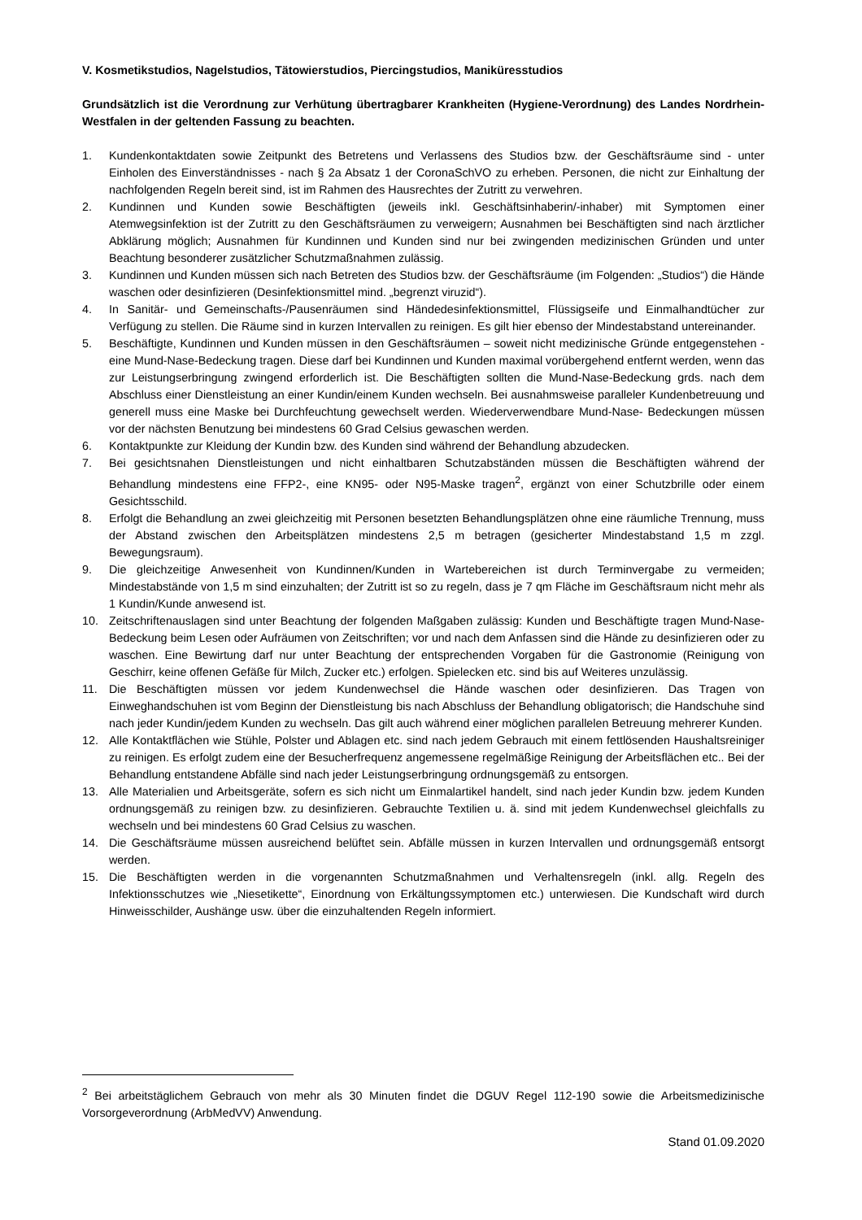V. Kosmetikstudios, Nagelstudios, Tätowierstudios, Piercingstudios, Maniküresstudios
Grundsätzlich ist die Verordnung zur Verhütung übertragbarer Krankheiten (Hygiene-Verordnung) des Landes Nordrhein-Westfalen in der geltenden Fassung zu beachten.
1. Kundenkontaktdaten sowie Zeitpunkt des Betretens und Verlassens des Studios bzw. der Geschäftsräume sind - unter Einholen des Einverständnisses - nach § 2a Absatz 1 der CoronaSchVO zu erheben. Personen, die nicht zur Einhaltung der nachfolgenden Regeln bereit sind, ist im Rahmen des Hausrechtes der Zutritt zu verwehren.
2. Kundinnen und Kunden sowie Beschäftigten (jeweils inkl. Geschäftsinhaberin/-inhaber) mit Symptomen einer Atemwegsinfektion ist der Zutritt zu den Geschäftsräumen zu verweigern; Ausnahmen bei Beschäftigten sind nach ärztlicher Abklärung möglich; Ausnahmen für Kundinnen und Kunden sind nur bei zwingenden medizinischen Gründen und unter Beachtung besonderer zusätzlicher Schutzmaßnahmen zulässig.
3. Kundinnen und Kunden müssen sich nach Betreten des Studios bzw. der Geschäftsräume (im Folgenden: „Studios“) die Hände waschen oder desinfizieren (Desinfektionsmittel mind. „begrenzt viruzid“).
4. In Sanitär- und Gemeinschafts-/Pausenräumen sind Händedesinfektionsmittel, Flüssigseife und Einmalhandtücher zur Verfügung zu stellen. Die Räume sind in kurzen Intervallen zu reinigen. Es gilt hier ebenso der Mindestabstand untereinander.
5. Beschäftigte, Kundinnen und Kunden müssen in den Geschäftsräumen – soweit nicht medizinische Gründe entgegenstehen - eine Mund-Nase-Bedeckung tragen. Diese darf bei Kundinnen und Kunden maximal vorübergehend entfernt werden, wenn das zur Leistungserbringung zwingend erforderlich ist. Die Beschäftigten sollten die Mund-Nase-Bedeckung grds. nach dem Abschluss einer Dienstleistung an einer Kundin/einem Kunden wechseln. Bei ausnahmsweise paralleler Kundenbetreuung und generell muss eine Maske bei Durchfeuchtung gewechselt werden. Wiederverwendbare Mund-Nase- Bedeckungen müssen vor der nächsten Benutzung bei mindestens 60 Grad Celsius gewaschen werden.
6. Kontaktpunkte zur Kleidung der Kundin bzw. des Kunden sind während der Behandlung abzudecken.
7. Bei gesichtsnahen Dienstleistungen und nicht einhaltbaren Schutzabständen müssen die Beschäftigten während der Behandlung mindestens eine FFP2-, eine KN95- oder N95-Maske tragen<sup>2</sup>, ergänzt von einer Schutzbrille oder einem Gesichtsschild.
8. Erfolgt die Behandlung an zwei gleichzeitig mit Personen besetzten Behandlungsplätzen ohne eine räumliche Trennung, muss der Abstand zwischen den Arbeitsplätzen mindestens 2,5 m betragen (gesicherter Mindestabstand 1,5 m zzgl. Bewegungsraum).
9. Die gleichzeitige Anwesenheit von Kundinnen/Kunden in Wartebereichen ist durch Terminvergabe zu vermeiden; Mindestabstände von 1,5 m sind einzuhalten; der Zutritt ist so zu regeln, dass je 7 qm Fläche im Geschäftsraum nicht mehr als 1 Kundin/Kunde anwesend ist.
10. Zeitschriftenauslagen sind unter Beachtung der folgenden Maßgaben zulässig: Kunden und Beschäftigte tragen Mund-Nase-Bedeckung beim Lesen oder Aufräumen von Zeitschriften; vor und nach dem Anfassen sind die Hände zu desinfizieren oder zu waschen. Eine Bewirtung darf nur unter Beachtung der entsprechenden Vorgaben für die Gastronomie (Reinigung von Geschirr, keine offenen Gefäße für Milch, Zucker etc.) erfolgen. Spielecken etc. sind bis auf Weiteres unzulässig.
11. Die Beschäftigten müssen vor jedem Kundenwechsel die Hände waschen oder desinfizieren. Das Tragen von Einweghandschuhen ist vom Beginn der Dienstleistung bis nach Abschluss der Behandlung obligatorisch; die Handschuhe sind nach jeder Kundin/jedem Kunden zu wechseln. Das gilt auch während einer möglichen parallelen Betreuung mehrerer Kunden.
12. Alle Kontaktflächen wie Stühle, Polster und Ablagen etc. sind nach jedem Gebrauch mit einem fettlösenden Haushaltsreiniger zu reinigen. Es erfolgt zudem eine der Besucherfrequenz angemessene regelmäßige Reinigung der Arbeitsflächen etc.. Bei der Behandlung entstandene Abfälle sind nach jeder Leistungserbringung ordnungsgemäß zu entsorgen.
13. Alle Materialien und Arbeitsgeräte, sofern es sich nicht um Einmalartikel handelt, sind nach jeder Kundin bzw. jedem Kunden ordnungsgemäß zu reinigen bzw. zu desinfizieren. Gebrauchte Textilien u. ä. sind mit jedem Kundenwechsel gleichfalls zu wechseln und bei mindestens 60 Grad Celsius zu waschen.
14. Die Geschäftsräume müssen ausreichend belüftet sein. Abfälle müssen in kurzen Intervallen und ordnungsgemäß entsorgt werden.
15. Die Beschäftigten werden in die vorgenannten Schutzmaßnahmen und Verhaltensregeln (inkl. allg. Regeln des Infektionsschutzes wie „Niesetikette“, Einordnung von Erkältungssymptomen etc.) unterwiesen. Die Kundschaft wird durch Hinweisschilder, Aushänge usw. über die einzuhaltenden Regeln informiert.
<sup>2</sup> Bei arbeitstäglichem Gebrauch von mehr als 30 Minuten findet die DGUV Regel 112-190 sowie die Arbeitsmedizinische Vorsorgeverordnung (ArbMedVV) Anwendung.
Stand 01.09.2020